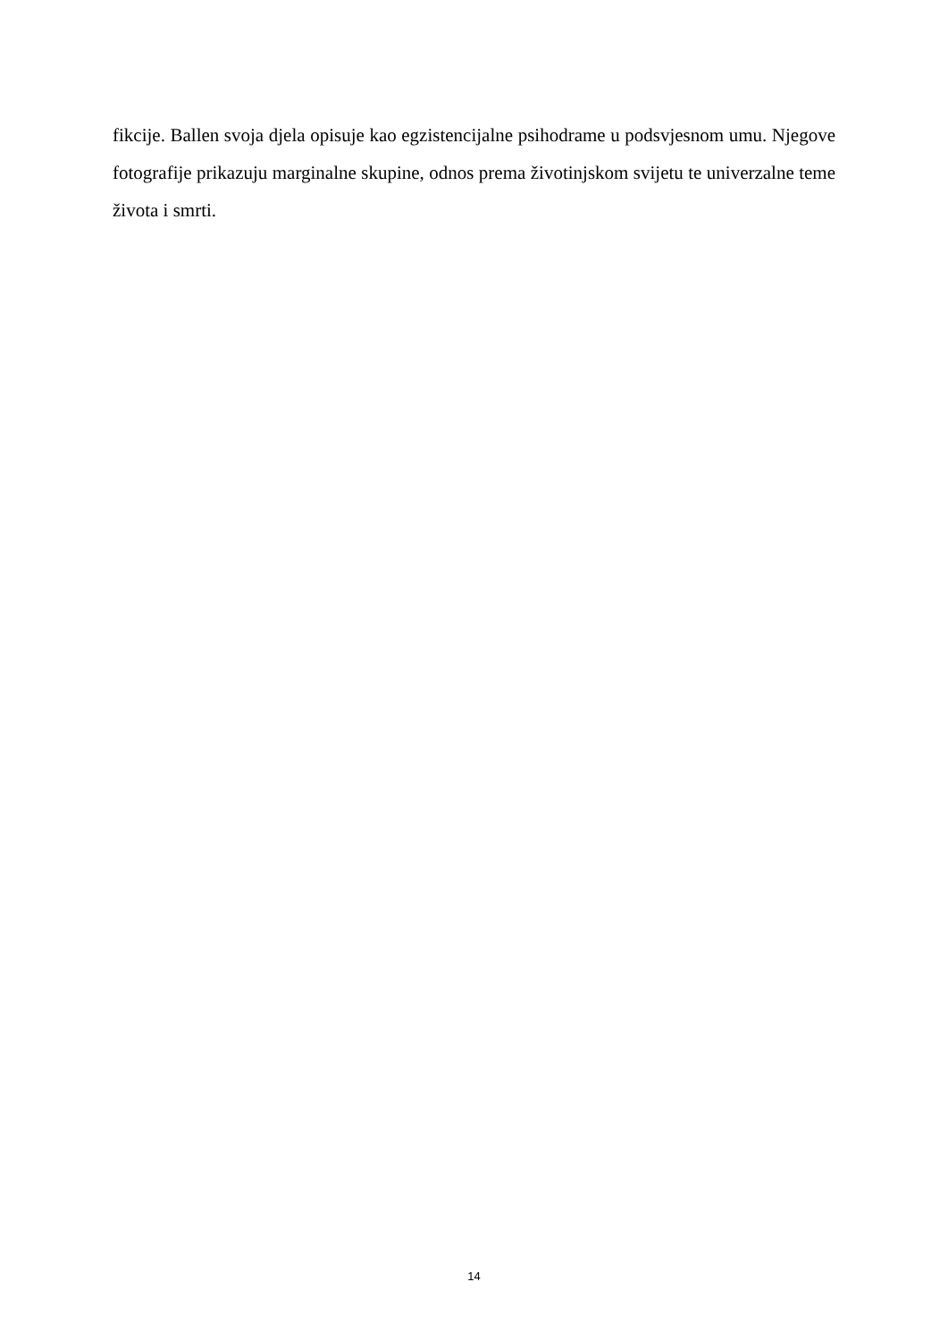fikcije. Ballen svoja djela opisuje kao egzistencijalne psihodrame u podsvjesnom umu. Njegove fotografije prikazuju marginalne skupine, odnos prema životinjskom svijetu te univerzalne teme života i smrti.
14